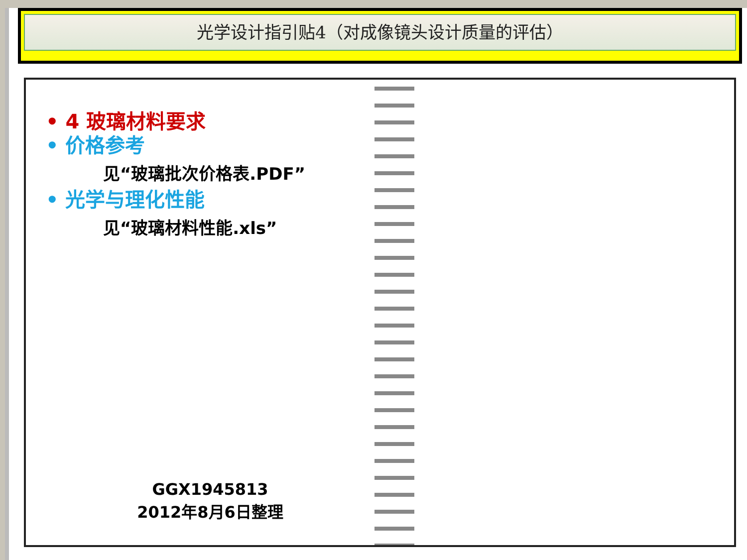光学设计指引贴4（对成像镜头设计质量的评估）
• 4 玻璃材料要求
• 价格参考
见“玻璃批次价格表.PDF”
• 光学与理化性能
见“玻璃材料性能.xls”
GGX1945813
2012年8月6日整理